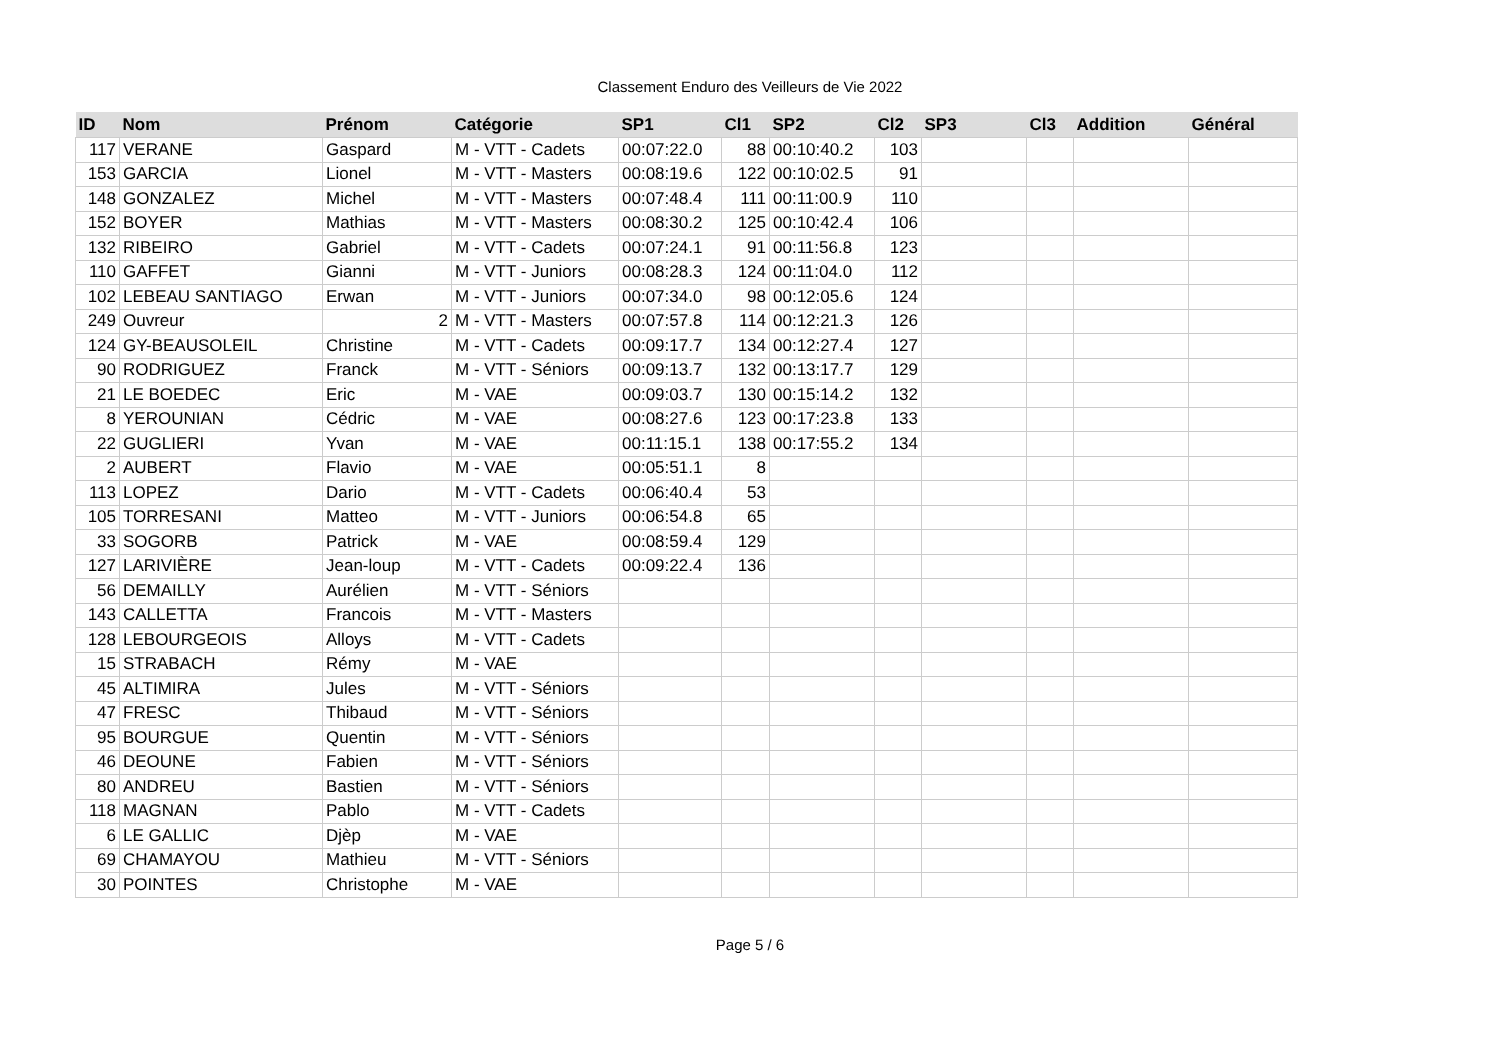Classement Enduro des Veilleurs de Vie 2022
| ID | Nom | Prénom | Catégorie | SP1 | Cl1 | SP2 | Cl2 | SP3 | Cl3 | Addition | Général |
| --- | --- | --- | --- | --- | --- | --- | --- | --- | --- | --- | --- |
| 117 | VERANE | Gaspard | M - VTT - Cadets | 00:07:22.0 | 88 | 00:10:40.2 | 103 | | | | |
| 153 | GARCIA | Lionel | M - VTT - Masters | 00:08:19.6 | 122 | 00:10:02.5 | 91 | | | | |
| 148 | GONZALEZ | Michel | M - VTT - Masters | 00:07:48.4 | 111 | 00:11:00.9 | 110 | | | | |
| 152 | BOYER | Mathias | M - VTT - Masters | 00:08:30.2 | 125 | 00:10:42.4 | 106 | | | | |
| 132 | RIBEIRO | Gabriel | M - VTT - Cadets | 00:07:24.1 | 91 | 00:11:56.8 | 123 | | | | |
| 110 | GAFFET | Gianni | M - VTT - Juniors | 00:08:28.3 | 124 | 00:11:04.0 | 112 | | | | |
| 102 | LEBEAU SANTIAGO | Erwan | M - VTT - Juniors | 00:07:34.0 | 98 | 00:12:05.6 | 124 | | | | |
| 249 | Ouvreur | 2 | M - VTT - Masters | 00:07:57.8 | 114 | 00:12:21.3 | 126 | | | | |
| 124 | GY-BEAUSOLEIL | Christine | M - VTT - Cadets | 00:09:17.7 | 134 | 00:12:27.4 | 127 | | | | |
| 90 | RODRIGUEZ | Franck | M - VTT - Séniors | 00:09:13.7 | 132 | 00:13:17.7 | 129 | | | | |
| 21 | LE BOEDEC | Eric | M - VAE | 00:09:03.7 | 130 | 00:15:14.2 | 132 | | | | |
| 8 | YEROUNIAN | Cédric | M - VAE | 00:08:27.6 | 123 | 00:17:23.8 | 133 | | | | |
| 22 | GUGLIERI | Yvan | M - VAE | 00:11:15.1 | 138 | 00:17:55.2 | 134 | | | | |
| 2 | AUBERT | Flavio | M - VAE | 00:05:51.1 | 8 | | | | | | |
| 113 | LOPEZ | Dario | M - VTT - Cadets | 00:06:40.4 | 53 | | | | | | |
| 105 | TORRESANI | Matteo | M - VTT - Juniors | 00:06:54.8 | 65 | | | | | | |
| 33 | SOGORB | Patrick | M - VAE | 00:08:59.4 | 129 | | | | | | |
| 127 | LARIVIÈRE | Jean-loup | M - VTT - Cadets | 00:09:22.4 | 136 | | | | | | |
| 56 | DEMAILLY | Aurélien | M - VTT - Séniors | | | | | | | | |
| 143 | CALLETTA | Francois | M - VTT - Masters | | | | | | | | |
| 128 | LEBOURGEOIS | Alloys | M - VTT - Cadets | | | | | | | | |
| 15 | STRABACH | Rémy | M - VAE | | | | | | | | |
| 45 | ALTIMIRA | Jules | M - VTT - Séniors | | | | | | | | |
| 47 | FRESC | Thibaud | M - VTT - Séniors | | | | | | | | |
| 95 | BOURGUE | Quentin | M - VTT - Séniors | | | | | | | | |
| 46 | DEOUNE | Fabien | M - VTT - Séniors | | | | | | | | |
| 80 | ANDREU | Bastien | M - VTT - Séniors | | | | | | | | |
| 118 | MAGNAN | Pablo | M - VTT - Cadets | | | | | | | | |
| 6 | LE GALLIC | Djèp | M - VAE | | | | | | | | |
| 69 | CHAMAYOU | Mathieu | M - VTT - Séniors | | | | | | | | |
| 30 | POINTES | Christophe | M - VAE | | | | | | | | |
Page 5 / 6